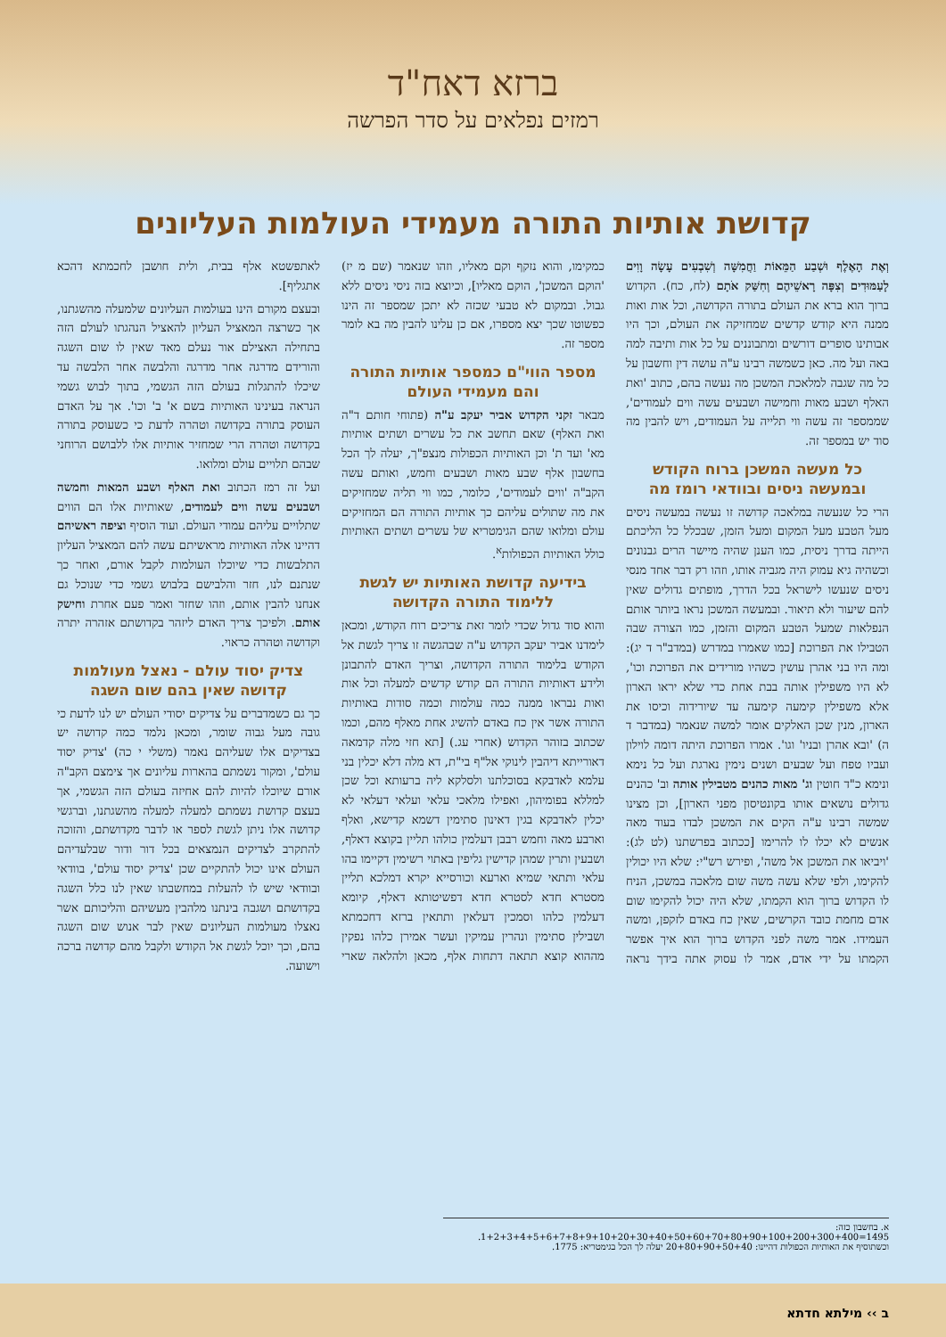ברזא דאח"ד
רמזים נפלאים על סדר הפרשה
קדושת אותיות התורה מעמידי העולמות העליונים
וְאֶת הָאֶלֶף וּשְׁבַע הַמֵּאוֹת וַחֲמִשָּׁה וְשִׁבְעִים עָשָׂה וָוִים לָעַמּוּדִים וְצִפָּה רָאשֵׁיהֶם וְחִשַּׁק אֹתָם (לח, כח). הקדוש ברוך הוא ברא את העולם בתורה הקדושה, וכל אות ואות ממנה היא קודש קדשים שמחזיקה את העולם, וכך היו אבותינו סופרים דורשים ומתבוננים על כל אות ותיבה למה באה ועל מה. כאן כשמשה רבינו ע"ה עושה דין וחשבון על כל מה שגבה למלאכת המשכן מה נעשה בהם, כתוב 'ואת האלף ושבע מאות וחמישה ושבעים עשה ווים לעמודים', שממספר זה עשה ווי תלייה על העמודים, ויש להבין מה סוד יש במספר זה.
כל מעשה המשכן ברוח הקודש ובמעשה ניסים ובוודאי רומז מה
הרי כל שנעשה במלאכה קדושה זו נעשה במעשה ניסים מעל הטבע מעל המקום ומעל הזמן, שבכלל כל הליכתם הייתה בדרך ניסית, כמו הענן שהיה מיישר הרים גבנונים וכשהיה גיא עמוק היה מגביה אותו, וזהו רק דבר אחד מנסי ניסים שנעשו לישראל בכל הדרך, מופתים גדולים שאין להם שיעור ולא תיאור. ובמעשה המשכן נראו ביותר אותם הנפלאות שמעל הטבע המקום והזמן, כמו הצורה שבה הטבילו את הפרוכת [כמו שאמרו במדרש (במדב"ר ד יג): ומה היו בני אהרן עושין כשהיו מורידים את הפרוכת וכו', לא היו משפילין אותה בבת אחת כדי שלא יראו הארון אלא משפילין קימעה קימעה עד שיורידוה וכיסו את הארון, מנין שכן האלקים אומר למשה שנאמר (במדבר ד ה) 'ובא אהרן ובניו' וגו'. אמרו הפרוכת היתה דומה לוילון ועביו טפח ועל שבעים ושנים נימין נארגת ועל כל נימא ונימא כ"ד חוטין וג' מאות כהנים מטבילין אותה וב' כהנים גדולים נושאים אותו בקונטיסון מפני הארון], וכן מצינו שמשה רבינו ע"ה הקים את המשכן לבדו בעוד מאה אנשים לא יכלו לו להרימו [ככתוב בפרשתנו (לט לג): 'ויביאו את המשכן אל משה', ופירש רש"י: שלא היו יכולין להקימו, ולפי שלא עשה משה שום מלאכה במשכן, הניח לו הקדוש ברוך הוא הקמתו, שלא היה יכול להקימו שום אדם מחמת כובד הקרשים, שאין כח באדם לזקפן, ומשה העמידו. אמר משה לפני הקדוש ברוך הוא איך אפשר הקמתו על ידי אדם, אמר לו עסוק אתה בידך נראה כמקימו, והוא נזקף וקם מאליו, וזהו שנאמר (שם מ יז) 'הוקם המשכן', הוקם מאליו], וכיוצא בזה ניסי ניסים ללא גבול. ובמקום לא טבעי שכזה לא יתכן שמספר זה הינו כפשוטו שכך יצא מספרו, אם כן עלינו להבין מה בא לומר מספר זה.
מספר הווי"ם כמספר אותיות התורה והם מעמידי העולם
מבאר זקני הקדוש אביר יעקב ע"ה (פתוחי חותם ד"ה ואת האלף) שאם תחשב את כל עשרים ושתים אותיות מא' ועד ת' וכן האותיות הכפולות מנצפ"ך, יעלה לך הכל בחשבון אלף שבע מאות ושבעים וחמש, ואותם עשה הקב"ה 'ווים לעמודים', כלומר, כמו ווי תליה שמחזיקים את מה שתולים עליהם כך אותיות התורה הם המחזיקים עולם ומלואו שהם הגימטריא של עשרים ושתים האותיות כולל האותיות הכפולות<sup>א</sup>.
בידיעה קדושת האותיות יש לגשת ללימוד התורה הקדושה
והוא סוד גדול שכדי לומר זאת צריכים רוח הקודש, ומכאן לימדנו אביר יעקב הקדוש ע"ה שבהגשה זו צריך לגשת אל הקודש בלימוד התורה הקדושה, וצריך האדם להתבונן ולידע דאותיות התורה הם קודש קדשים למעלה וכל אות ואות נבראו ממנה כמה עולמות וכמה סודות באותיות התורה אשר אין כח באדם להשיג אחת מאלף מהם, וכמו שכתוב בזוהר הקדוש (אחרי עג.) [תא חזי מלה קדמאה דאורייתא דיהבין לינוקי אל"ף בי"ת, דא מלה דלא יכלין בני עלמא לאדבקא בסוכלתנו ולסלקא ליה ברעותא וכל שכן למללא בפומיהון, ואפילו מלאכי עלאי ועלאי דעלאי לא יכלין לאדבקא בגין דאינון סתימין דשמא קדישא, ואלף וארבע מאה וחמש רבבן דעלמין כולהו תליין בקוצא דאלף, ושבעין ותרין שמהן קדישין גליפין באתוי רשימין דקיימו בהו עלאי ותתאי שמיא וארעא וכורסייא יקרא דמלכא תליין מסטרא חדא לסטרא חדא דפשיטותא דאלף, קיומא דעלמין כלהו וסמכין דעלאין ותתאין ברזא דחכמתא ושבילין סתימין ונהרין עמיקין ועשר אמירן כלהו נפקין מההוא קוצא תתאה דתחות אלף, מכאן ולהלאה שארי לאתפשטא אלף בבית, ולית חושבן לחכמתא דהכא אתגליף].
ובעצם מקורם הינו בעולמות העליונים שלמעלה מהשגתנו, אך כשרצה המאציל העליון להאציל הנהגתו לעולם הזה בתחילה האצילם אור נעלם מאד שאין לו שום השגה והורידם מדרגה אחר מדרגה והלבשה אחר הלבשה עד שיכלו להתגלות בעולם הזה הגשמי, בתוך לבוש גשמי הנראה בעינינו האותיות בשם א' ב' וכו'. אך על האדם העוסק בתורה בקדושה וטהרה לדעת כי כשעוסק בתורה בקדושה וטהרה הרי שמחזיר אותיות אלו ללבושם הרוחני שבהם תלויים עולם ומלואו.
ועל זה רמז הכתוב ואת האלף ושבע המאות וחמשה ושבעים עשה ווים לעמודים, שאותיות אלו הם הווים שתלויים עליהם עמודי העולם. ועוד הוסיף וציפה ראשיהם דהיינו אלה האותיות מראשיתם עשה להם המאציל העליון התלבשות כדי שיוכלו העולמות לקבל אורם, ואחר כך שנתנם לנו, חזר והלבישם בלבוש גשמי כדי שנוכל גם אנחנו להבין אותם, וזהו שחזר ואמר פעם אחרת וחישק אותם. ולפיכך צריך האדם ליזהר בקדושתם אזהרה יתרה וקדושה וטהרה כראוי.
צדיק יסוד עולם - נאצל מעולמות קדושה שאין בהם שום השגה
כך גם כשמדברים על צדיקים יסודי העולם יש לנו לדעת כי גובה מעל גבוה שומר, ומכאן נלמד כמה קדושה יש בצדיקים אלו שעליהם נאמר (משלי י כה) 'צדיק יסוד עולם', ומקור נשמתם בהארות עליונים אך צימצם הקב"ה אורם שיוכלו להיות להם אחיזה בעולם הזה הגשמי, אך בעצם קדושת נשמתם למעלה למעלה מהשגתנו, וברגשי קדושה אלו ניתן לגשת לספר או לדבר מקדושתם, והזוכה להתקרב לצדיקים הנמצאים בכל דור ודור שבלעדיהם העולם אינו יכול להתקיים שכן 'צדיק יסוד עולם', בוודאי ובוודאי שיש לו להעלות במחשבתו שאין לנו כלל השגה בקדושתם ושגבה בינתנו מלהבין מעשיהם והליכותם אשר נאצלו מעולמות העליונים שאין לבר אנוש שום השגה בהם, וכך יוכל לגשת אל הקודש ולקבל מהם קדושה ברכה וישועה.
א. בחשבון כזה: 1495=1+2+3+4+5+6+7+8+9+10+20+30+40+50+60+70+80+90+100+200+300+400.
וכשתוסיף את האותיות הכפולות דהיינו: 20+80+90+50+40 יעלה לך הכל בגימטריא: 1775.
ב ›› מילתא חדתא